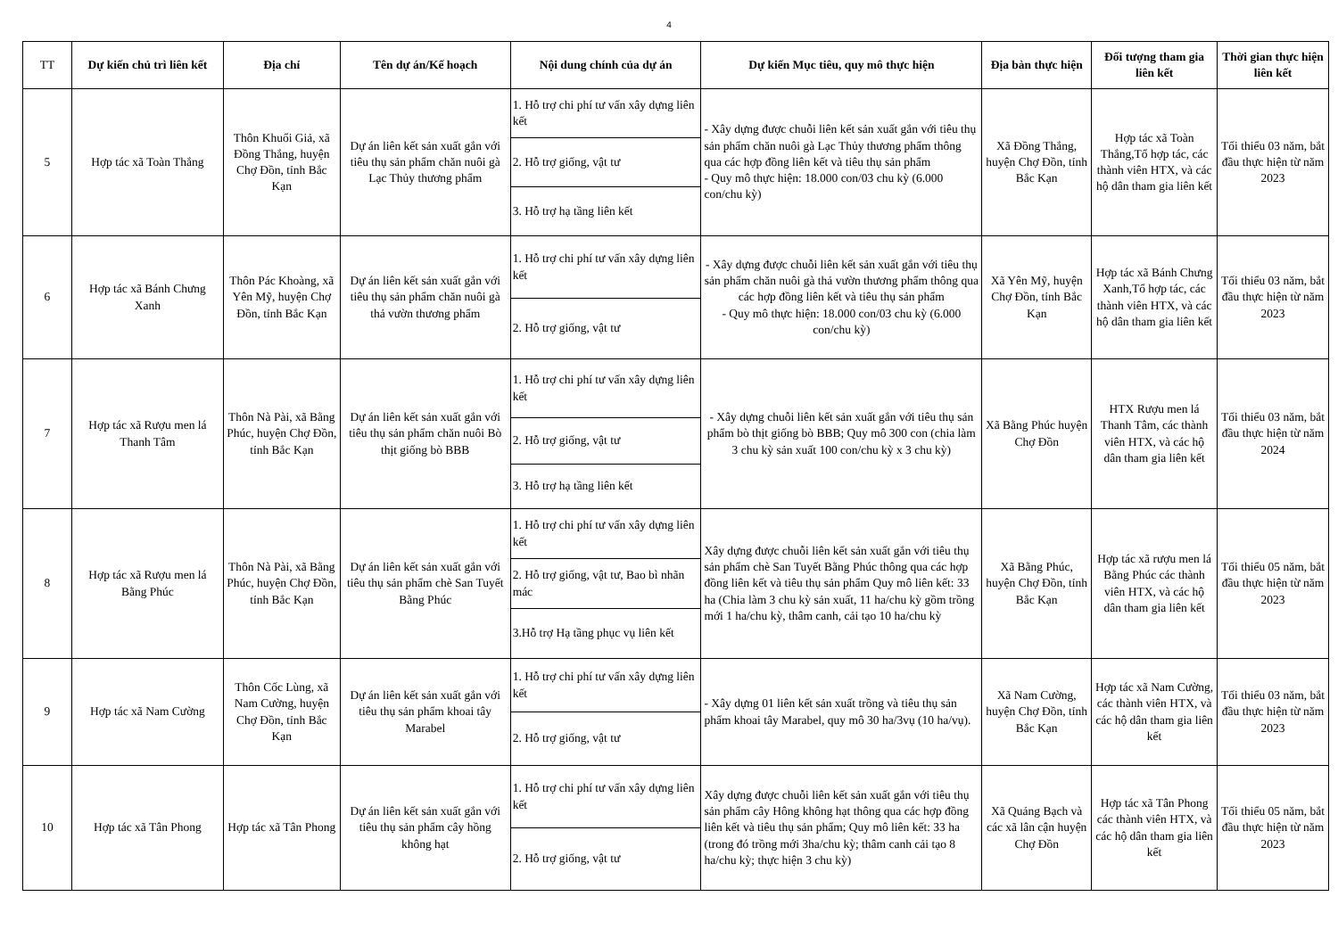4
| TT | Dự kiến chủ trì liên kết | Địa chỉ | Tên dự án/Kế hoạch | Nội dung chính của dự án | Dự kiến Mục tiêu, quy mô thực hiện | Địa bàn thực hiện | Đối tượng tham gia liên kết | Thời gian thực hiện liên kết |
| --- | --- | --- | --- | --- | --- | --- | --- | --- |
| 5 | Hợp tác xã Toàn Thắng | Thôn Khuổi Giả, xã Đồng Thắng, huyện Chợ Đồn, tỉnh Bắc Kạn | Dự án liên kết sản xuất gắn với tiêu thụ sản phẩm chăn nuôi gà Lạc Thủy thương phẩm | 1. Hỗ trợ chi phí tư vấn xây dựng liên kết | - Xây dựng được chuỗi liên kết sản xuất gắn với tiêu thụ sản phẩm chăn nuôi gà Lạc Thủy thương phẩm thông qua các hợp đồng liên kết và tiêu thụ sản phẩm - Quy mô thực hiện: 18.000 con/03 chu kỳ (6.000 con/chu kỳ) | Xã Đồng Thắng, huyện Chợ Đồn, tỉnh Bắc Kạn | Hợp tác xã Toàn Thắng,Tổ hợp tác, các thành viên HTX, và các hộ dân tham gia liên kết | Tối thiểu 03 năm, bắt đầu thực hiện từ năm 2023 |
| | | | | 2. Hỗ trợ giống, vật tư | | | | |
| | | | | 3. Hỗ trợ hạ tầng liên kết | | | | |
| 6 | Hợp tác xã Bánh Chưng Xanh | Thôn Pác Khoàng, xã Yên Mỹ, huyện Chợ Đồn, tỉnh Bắc Kạn | Dự án liên kết sản xuất gắn với tiêu thụ sản phẩm chăn nuôi gà thả vườn thương phẩm | 1. Hỗ trợ chi phí tư vấn xây dựng liên kết | - Xây dựng được chuỗi liên kết sản xuất gắn với tiêu thụ sản phẩm chăn nuôi gà thả vườn thương phẩm thông qua các hợp đồng liên kết và tiêu thụ sản phẩm - Quy mô thực hiện: 18.000 con/03 chu kỳ (6.000 con/chu kỳ) | Xã Yên Mỹ, huyện Chợ Đồn, tỉnh Bắc Kạn | Hợp tác xã Bánh Chưng Xanh,Tổ hợp tác, các thành viên HTX, và các hộ dân tham gia liên kết | Tối thiểu 03 năm, bắt đầu thực hiện từ năm 2023 |
| | | | | 2. Hỗ trợ giống, vật tư | | | | |
| 7 | Hợp tác xã Rượu men lá Thanh Tâm | Thôn Nà Pài, xã Bằng Phúc, huyện Chợ Đồn, tỉnh Bắc Kạn | Dự án liên kết sản xuất gắn với tiêu thụ sản phẩm chăn nuôi Bò thịt giống bò BBB | 1. Hỗ trợ chi phí tư vấn xây dựng liên kết | - Xây dựng chuỗi liên kết sản xuất gắn với tiêu thụ sản phẩm bò thịt giống bò BBB; Quy mô 300 con (chia làm 3 chu kỳ sản xuất 100 con/chu kỳ x 3 chu kỳ) | Xã Bằng Phúc huyện Chợ Đồn | HTX Rượu men lá Thanh Tâm, các thành viên HTX, và các hộ dân tham gia liên kết | Tối thiểu 03 năm, bắt đầu thực hiện từ năm 2024 |
| | | | | 2. Hỗ trợ giống, vật tư | | | | |
| | | | | 3. Hỗ trợ hạ tầng liên kết | | | | |
| 8 | Hợp tác xã Rượu men lá Bằng Phúc | Thôn Nà Pài, xã Bằng Phúc, huyện Chợ Đồn, tỉnh Bắc Kạn | Dự án liên kết sản xuất gắn với tiêu thụ sản phẩm chè San Tuyết Bằng Phúc | 1. Hỗ trợ chi phí tư vấn xây dựng liên kết | Xây dựng được chuỗi liên kết sản xuất gắn với tiêu thụ sản phẩm chè San Tuyết Bằng Phúc thông qua các hợp đồng liên kết và tiêu thụ sản phẩm Quy mô liên kết: 33 ha (Chia làm 3 chu kỳ sản xuất, 11 ha/chu kỳ gồm trồng mới 1 ha/chu kỳ, thâm canh, cải tạo 10 ha/chu kỳ | Xã Bằng Phúc, huyện Chợ Đồn, tỉnh Bắc Kạn | Hợp tác xã rượu men lá Bằng Phúc các thành viên HTX, và các hộ dân tham gia liên kết | Tối thiểu 05 năm, bắt đầu thực hiện từ năm 2023 |
| | | | | 2. Hỗ trợ giống, vật tư, Bao bì nhãn mác | | | | |
| | | | | 3.Hỗ trợ Hạ tầng phục vụ liên kết | | | | |
| 9 | Hợp tác xã Nam Cường | Thôn Cốc Lùng, xã Nam Cường, huyện Chợ Đồn, tỉnh Bắc Kạn | Dự án liên kết sản xuất gắn với tiêu thụ sản phẩm khoai tây Marabel | 1. Hỗ trợ chi phí tư vấn xây dựng liên kết | - Xây dựng 01 liên kết sản xuất trồng và tiêu thụ sản phẩm khoai tây Marabel, quy mô 30 ha/3vụ (10 ha/vụ). | Xã Nam Cường, huyện Chợ Đồn, tỉnh Bắc Kạn | Hợp tác xã Nam Cường, các thành viên HTX, và các hộ dân tham gia liên kết | Tối thiểu 03 năm, bắt đầu thực hiện từ năm 2023 |
| | | | | 2. Hỗ trợ giống, vật tư | | | | |
| 10 | Hợp tác xã Tân Phong | Hợp tác xã Tân Phong | Dự án liên kết sản xuất gắn với tiêu thụ sản phẩm cây hồng không hạt | 1. Hỗ trợ chi phí tư vấn xây dựng liên kết | Xây dựng được chuỗi liên kết sản xuất gắn với tiêu thụ sản phẩm cây Hông không hạt thông qua các hợp đồng liên kết và tiêu thụ sản phẩm; Quy mô liên kết: 33 ha (trong đó trồng mới 3ha/chu kỳ; thâm canh cải tạo 8 ha/chu kỳ; thực hiện 3 chu kỳ) | Xã Quảng Bạch và các xã lân cận huyện Chợ Đồn | Hợp tác xã Tân Phong các thành viên HTX, và các hộ dân tham gia liên kết | Tối thiểu 05 năm, bắt đầu thực hiện từ năm 2023 |
| | | | | 2. Hỗ trợ giống, vật tư | | | | |